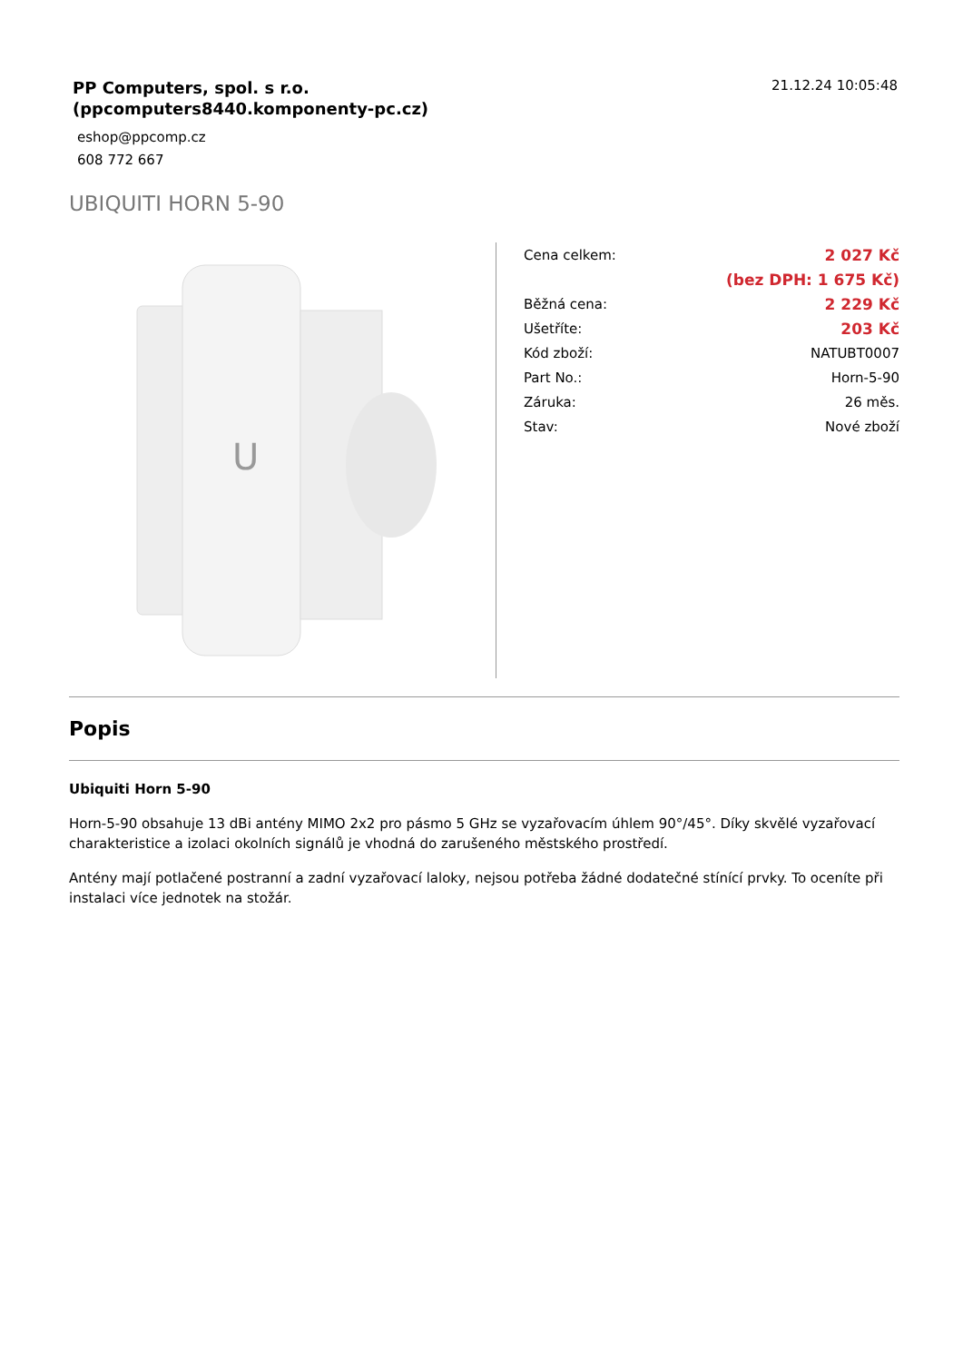PP Computers, spol. s r.o.
(ppcomputers8440.komponenty-pc.cz)
21.12.24 10:05:48
eshop@ppcomp.cz
608 772 667
UBIQUITI HORN 5-90
U
| Cena celkem: | 2 027 Kč |
| | (bez DPH: 1 675 Kč) |
| Běžná cena: | 2 229 Kč |
| Ušetříte: | 203 Kč |
| Kód zboží: | NATUBT0007 |
| Part No.: | Horn-5-90 |
| Záruka: | 26 měs. |
| Stav: | Nové zboží |
Popis
Ubiquiti Horn 5-90
Horn-5-90 obsahuje 13 dBi antény MIMO 2x2 pro pásmo 5 GHz se vyzařovacím úhlem 90°/45°. Díky skvělé vyzařovací charakteristice a izolaci okolních signálů je vhodná do zarušeného městského prostředí.
Antény mají potlačené postranní a zadní vyzařovací laloky, nejsou potřeba žádné dodatečné stínící prvky. To oceníte při instalaci více jednotek na stožár.